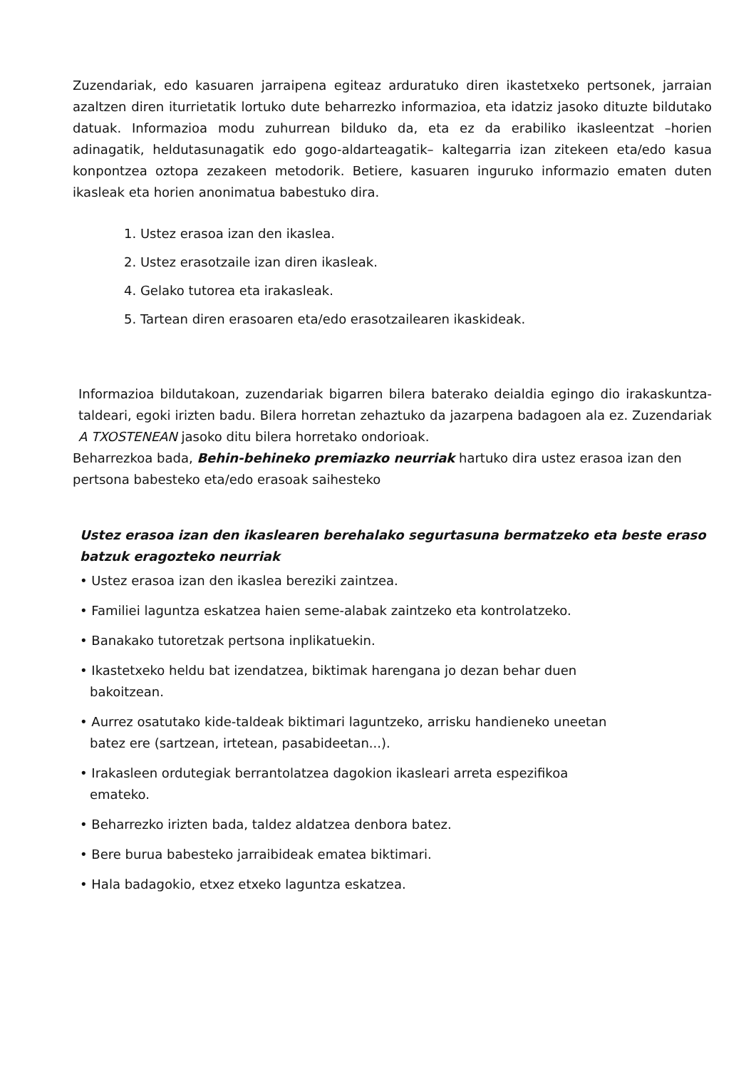Zuzendariak, edo kasuaren jarraipena egiteaz arduratuko diren ikastetxeko pertsonek, jarraian azaltzen diren iturrietatik lortuko dute beharrezko informazioa, eta idatziz jasoko dituzte bildutako datuak. Informazioa modu zuhurrean bilduko da, eta ez da erabiliko ikasleentzat –horien adinagatik, heldutasunagatik edo gogo-aldarteagatik– kaltegarria izan zitekeen eta/edo kasua konpontzea oztopa zezakeen metodorik. Betiere, kasuaren inguruko informazio ematen duten ikasleak eta horien anonimatua babestuko dira.
1. Ustez erasoa izan den ikaslea.
2. Ustez erasotzaile izan diren ikasleak.
4. Gelako tutorea eta irakasleak.
5. Tartean diren erasoaren eta/edo erasotzailearen ikaskideak.
Informazioa bildutakoan, zuzendariak bigarren bilera baterako deialdia egingo dio irakaskuntza-taldeari, egoki irizten badu. Bilera horretan zehaztuko da jazarpena badagoen ala ez. Zuzendariak A TXOSTENEAN jasoko ditu bilera horretako ondorioak.
Beharrezkoa bada, Behin-behineko premiazko neurriak hartuko dira ustez erasoa izan den pertsona babesteko eta/edo erasoak saihesteko
Ustez erasoa izan den ikaslearen berehalako segurtasuna bermatzeko eta beste eraso batzuk eragozteko neurriak
• Ustez erasoa izan den ikaslea bereziki zaintzea.
• Familiei laguntza eskatzea haien seme-alabak zaintzeko eta kontrolatzeko.
• Banakako tutoretzak pertsona inplikatuekin.
• Ikastetxeko heldu bat izendatzea, biktimak harengana jo dezan behar duen
bakoitzean.
• Aurrez osatutako kide-taldeak biktimari laguntzeko, arrisku handieneko uneetan
batez ere (sartzean, irtetean, pasabideetan...).
• Irakasleen ordutegiak berrantolatzea dagokion ikasleari arreta espezifikoa
emateko.
• Beharrezko irizten bada, taldez aldatzea denbora batez.
• Bere burua babesteko jarraibideak ematea biktimari.
• Hala badagokio, etxez etxeko laguntza eskatzea.